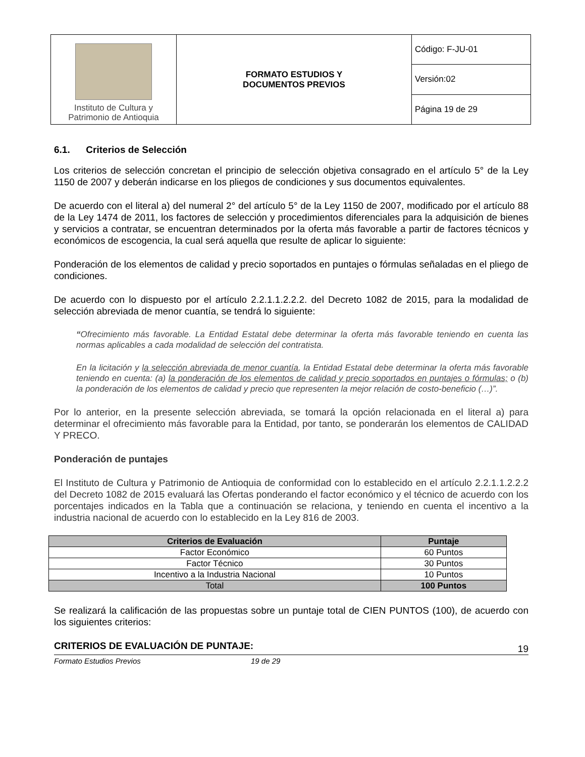| Instituto de Cultura y Patrimonio de Antioquia | FORMATO ESTUDIOS Y DOCUMENTOS PREVIOS | Código: F-JU-01 |
| | | Versión:02 |
| | | Página 19 de 29 |
6.1. Criterios de Selección
Los criterios de selección concretan el principio de selección objetiva consagrado en el artículo 5° de la Ley 1150 de 2007 y deberán indicarse en los pliegos de condiciones y sus documentos equivalentes.
De acuerdo con el literal a) del numeral 2° del artículo 5° de la Ley 1150 de 2007, modificado por el artículo 88 de la Ley 1474 de 2011, los factores de selección y procedimientos diferenciales para la adquisición de bienes y servicios a contratar, se encuentran determinados por la oferta más favorable a partir de factores técnicos y económicos de escogencia, la cual será aquella que resulte de aplicar lo siguiente:
Ponderación de los elementos de calidad y precio soportados en puntajes o fórmulas señaladas en el pliego de condiciones.
De acuerdo con lo dispuesto por el artículo 2.2.1.1.2.2.2. del Decreto 1082 de 2015, para la modalidad de selección abreviada de menor cuantía, se tendrá lo siguiente:
“Ofrecimiento más favorable. La Entidad Estatal debe determinar la oferta más favorable teniendo en cuenta las normas aplicables a cada modalidad de selección del contratista.
En la licitación y la selección abreviada de menor cuantía, la Entidad Estatal debe determinar la oferta más favorable teniendo en cuenta: (a) la ponderación de los elementos de calidad y precio soportados en puntajes o fórmulas; o (b) la ponderación de los elementos de calidad y precio que representen la mejor relación de costo-beneficio (…)”.
Por lo anterior, en la presente selección abreviada, se tomará la opción relacionada en el literal a) para determinar el ofrecimiento más favorable para la Entidad, por tanto, se ponderarán los elementos de CALIDAD Y PRECO.
Ponderación de puntajes
El Instituto de Cultura y Patrimonio de Antioquia de conformidad con lo establecido en el artículo 2.2.1.1.2.2.2 del Decreto 1082 de 2015 evaluará las Ofertas ponderando el factor económico y el técnico de acuerdo con los porcentajes indicados en la Tabla que a continuación se relaciona, y teniendo en cuenta el incentivo a la industria nacional de acuerdo con lo establecido en la Ley 816 de 2003.
| Criterios de Evaluación | Puntaje |
| --- | --- |
| Factor Económico | 60 Puntos |
| Factor Técnico | 30 Puntos |
| Incentivo a la Industria Nacional | 10 Puntos |
| Total | 100 Puntos |
Se realizará la calificación de las propuestas sobre un puntaje total de CIEN PUNTOS (100), de acuerdo con los siguientes criterios:
CRITERIOS DE EVALUACIÓN DE PUNTAJE:
19
Formato Estudios Previos 19 de 29